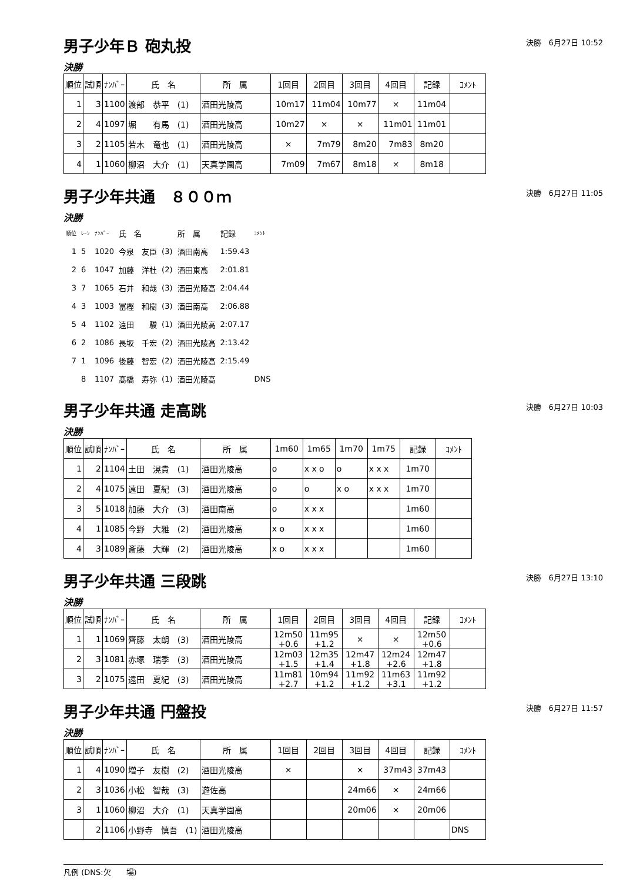男子少年Ｂ 砲丸投
決勝　6月27日 10:52
決勝
| 順位 | 試順 | ﾅﾝﾊﾞｰ | 氏 名 | 所 属 | 1回目 | 2回目 | 3回目 | 4回目 | 記録 | ｺﾒﾝﾄ |
| --- | --- | --- | --- | --- | --- | --- | --- | --- | --- | --- |
| 1 | 3 | 1100 | 渡部 恭平 (1) | 酒田光陵高 | 10m17 | 11m04 | 10m77 | × | 11m04 | |
| 2 | 4 | 1097 | 堀 有馬 (1) | 酒田光陵高 | 10m27 | × | × | 11m01 | 11m01 | |
| 3 | 2 | 1105 | 若木 竜也 (1) | 酒田光陵高 | × | 7m79 | 8m20 | 7m83 | 8m20 | |
| 4 | 1 | 1060 | 柳沼 大介 (1) | 天真学園高 | 7m09 | 7m67 | 8m18 | × | 8m18 | |
男子少年共通　８００ｍ
決勝　6月27日 11:05
決勝
| 順位 | ﾚｰﾝ | ﾅﾝﾊﾞｰ | 氏 名 | | 所 属 | 記録 | ｺﾒﾝﾄ |
| 1 | 5 | 1020 | 今泉 友臣 | (3) | 酒田南高 | 1:59.43 | |
| 2 | 6 | 1047 | 加藤 洋杜 | (2) | 酒田東高 | 2:01.81 | |
| 3 | 7 | 1065 | 石井 和哉 | (3) | 酒田光陵高 | 2:04.44 | |
| 4 | 3 | 1003 | 冨樫 和樹 | (3) | 酒田南高 | 2:06.88 | |
| 5 | 4 | 1102 | 遠田 駿 | (1) | 酒田光陵高 | 2:07.17 | |
| 6 | 2 | 1086 | 長坂 千宏 | (2) | 酒田光陵高 | 2:13.42 | |
| 7 | 1 | 1096 | 後藤 智宏 | (2) | 酒田光陵高 | 2:15.49 | |
| | 8 | 1107 | 髙橋 寿弥 | (1) | 酒田光陵高 | | DNS |
男子少年共通 走高跳
決勝　6月27日 10:03
決勝
| 順位 | 試順 | ﾅﾝﾊﾞｰ | 氏 名 | 所 属 | 1m60 | 1m65 | 1m70 | 1m75 | 記録 | ｺﾒﾝﾄ |
| --- | --- | --- | --- | --- | --- | --- | --- | --- | --- | --- |
| 1 | 2 | 1104 | 土田 滉貴 (1) | 酒田光陵高 | o | x x o | o | x x x | 1m70 | |
| 2 | 4 | 1075 | 遠田 夏紀 (3) | 酒田光陵高 | o | o | x o | x x x | 1m70 | |
| 3 | 5 | 1018 | 加藤 大介 (3) | 酒田南高 | o | x x x | | | 1m60 | |
| 4 | 1 | 1085 | 今野 大雅 (2) | 酒田光陵高 | x o | x x x | | | 1m60 | |
| 4 | 3 | 1089 | 斎藤 大輝 (2) | 酒田光陵高 | x o | x x x | | | 1m60 | |
男子少年共通 三段跳
決勝　6月27日 13:10
決勝
| 順位 | 試順 | ﾅﾝﾊﾞｰ | 氏 名 | 所 属 | 1回目 | 2回目 | 3回目 | 4回目 | 記録 | ｺﾒﾝﾄ |
| --- | --- | --- | --- | --- | --- | --- | --- | --- | --- | --- |
| 1 | 1 | 1069 | 齊藤 太朗 (3) | 酒田光陵高 | 12m50 +0.6 | 11m95 +1.2 | × | × | 12m50 +0.6 | |
| 2 | 3 | 1081 | 赤塚 瑞季 (3) | 酒田光陵高 | 12m03 +1.5 | 12m35 +1.4 | 12m47 +1.8 | 12m24 +2.6 | 12m47 +1.8 | |
| 3 | 2 | 1075 | 遠田 夏紀 (3) | 酒田光陵高 | 11m81 +2.7 | 10m94 +1.2 | 11m92 +1.2 | 11m63 +3.1 | 11m92 +1.2 | |
男子少年共通 円盤投
決勝　6月27日 11:57
決勝
| 順位 | 試順 | ﾅﾝﾊﾞｰ | 氏 名 | 所 属 | 1回目 | 2回目 | 3回目 | 4回目 | 記録 | ｺﾒﾝﾄ |
| --- | --- | --- | --- | --- | --- | --- | --- | --- | --- | --- |
| 1 | 4 | 1090 | 増子 友樹 (2) | 酒田光陵高 | × | | × | 37m43 | 37m43 | |
| 2 | 3 | 1036 | 小松 智哉 (3) | 遊佐高 | | | 24m66 | × | 24m66 | |
| 3 | 1 | 1060 | 柳沼 大介 (1) | 天真学園高 | | | 20m06 | × | 20m06 | |
| | 2 | 1106 | 小野寺 慎吾 (1) | 酒田光陵高 | | | | | | DNS |
凡例 (DNS:欠　　場)